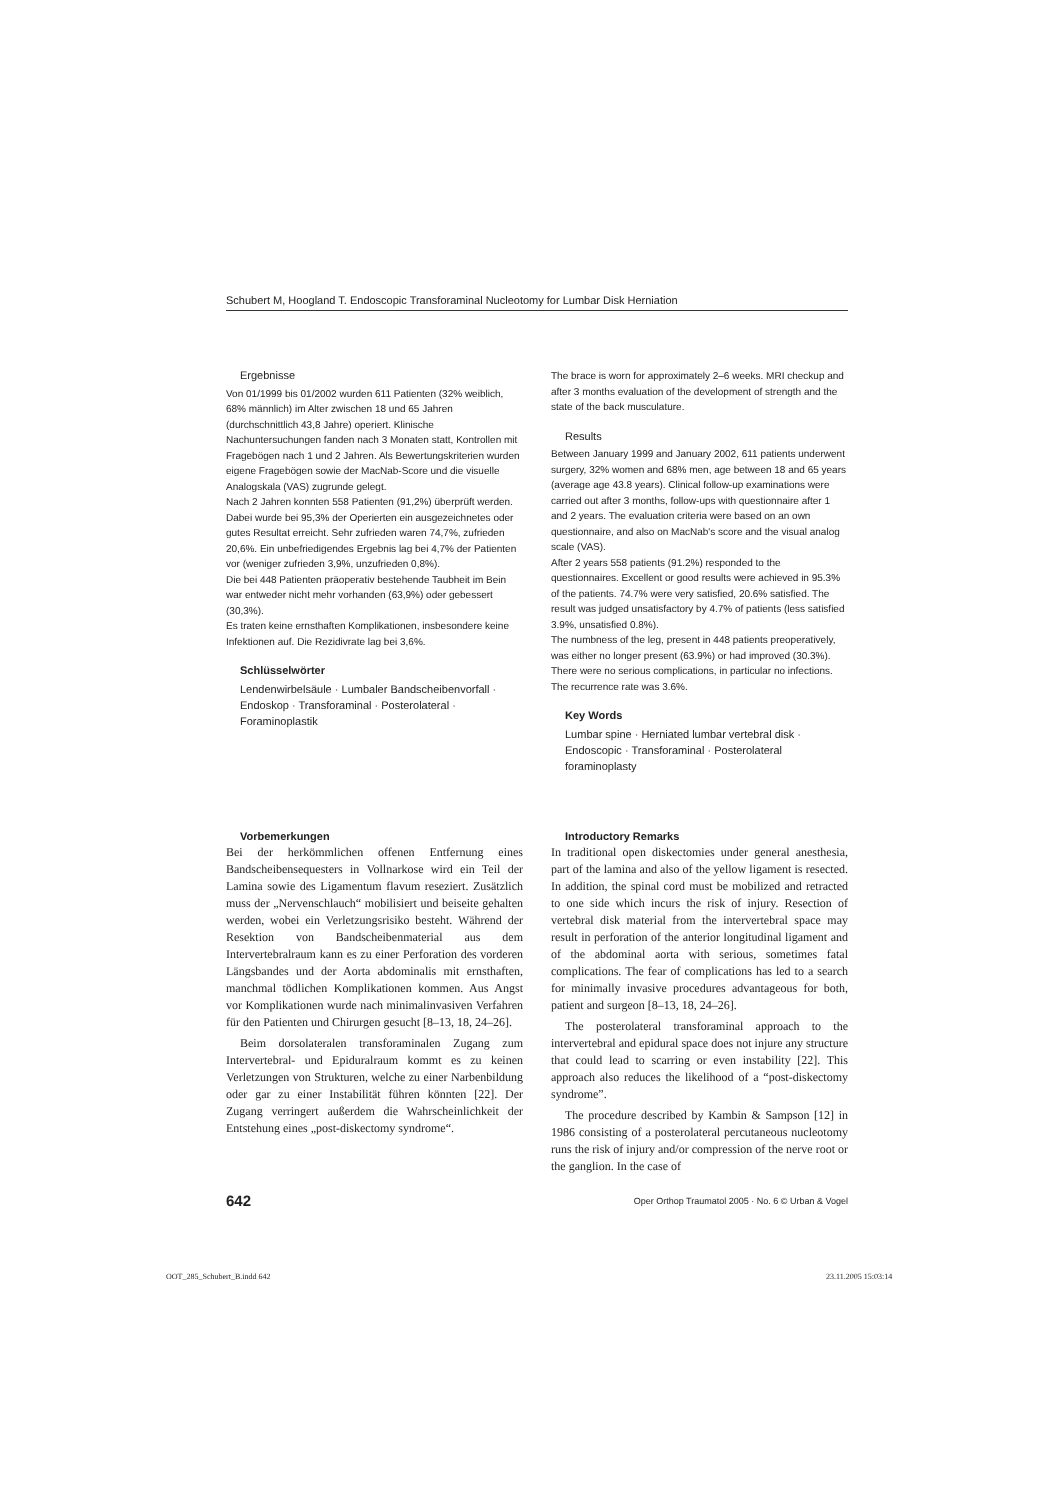Schubert M, Hoogland T. Endoscopic Transforaminal Nucleotomy for Lumbar Disk Herniation
Ergebnisse
Von 01/1999 bis 01/2002 wurden 611 Patienten (32% weiblich, 68% männlich) im Alter zwischen 18 und 65 Jahren (durchschnittlich 43,8 Jahre) operiert. Klinische Nachuntersuchungen fanden nach 3 Monaten statt, Kontrollen mit Fragebögen nach 1 und 2 Jahren. Als Bewertungskriterien wurden eigene Fragebögen sowie der MacNab-Score und die visuelle Analogskala (VAS) zugrunde gelegt.
Nach 2 Jahren konnten 558 Patienten (91,2%) überprüft werden. Dabei wurde bei 95,3% der Operierten ein ausgezeichnetes oder gutes Resultat erreicht. Sehr zufrieden waren 74,7%, zufrieden 20,6%. Ein unbefriedigendes Ergebnis lag bei 4,7% der Patienten vor (weniger zufrieden 3,9%, unzufrieden 0,8%).
Die bei 448 Patienten präoperativ bestehende Taubheit im Bein war entweder nicht mehr vorhanden (63,9%) oder gebessert (30,3%).
Es traten keine ernsthaften Komplikationen, insbesondere keine Infektionen auf. Die Rezidivrate lag bei 3,6%.
Schlüsselwörter
Lendenwirbelsäule · Lumbaler Bandscheibenvorfall · Endoskop · Transforaminal · Posterolateral · Foraminoplastik
The brace is worn for approximately 2–6 weeks. MRI checkup and after 3 months evaluation of the development of strength and the state of the back musculature.
Results
Between January 1999 and January 2002, 611 patients underwent surgery, 32% women and 68% men, age between 18 and 65 years (average age 43.8 years). Clinical follow-up examinations were carried out after 3 months, follow-ups with questionnaire after 1 and 2 years. The evaluation criteria were based on an own questionnaire, and also on MacNab's score and the visual analog scale (VAS).
After 2 years 558 patients (91.2%) responded to the questionnaires. Excellent or good results were achieved in 95.3% of the patients. 74.7% were very satisfied, 20.6% satisfied. The result was judged unsatisfactory by 4.7% of patients (less satisfied 3.9%, unsatisfied 0.8%).
The numbness of the leg, present in 448 patients preoperatively, was either no longer present (63.9%) or had improved (30.3%).
There were no serious complications, in particular no infections. The recurrence rate was 3.6%.
Key Words
Lumbar spine · Herniated lumbar vertebral disk · Endoscopic · Transforaminal · Posterolateral foraminoplasty
Vorbemerkungen
Bei der herkömmlichen offenen Entfernung eines Bandscheibensequesters in Vollnarkose wird ein Teil der Lamina sowie des Ligamentum flavum reseziert. Zusätzlich muss der „Nervenschlauch“ mobilisiert und beiseite gehalten werden, wobei ein Verletzungsrisiko besteht. Während der Resektion von Bandscheibenmaterial aus dem Intervertebralraum kann es zu einer Perforation des vorderen Längsbandes und der Aorta abdominalis mit ernsthaften, manchmal tödlichen Komplikationen kommen. Aus Angst vor Komplikationen wurde nach minimalinvasiven Verfahren für den Patienten und Chirurgen gesucht [8–13, 18, 24–26].
Beim dorsolateralen transforaminalen Zugang zum Intervertebral- und Epiduralraum kommt es zu keinen Verletzungen von Strukturen, welche zu einer Narbenbildung oder gar zu einer Instabilität führen könnten [22]. Der Zugang verringert außerdem die Wahrscheinlichkeit der Entstehung eines „post-diskectomy syndrome“.
Introductory Remarks
In traditional open diskectomies under general anesthesia, part of the lamina and also of the yellow ligament is resected. In addition, the spinal cord must be mobilized and retracted to one side which incurs the risk of injury. Resection of vertebral disk material from the intervertebral space may result in perforation of the anterior longitudinal ligament and of the abdominal aorta with serious, sometimes fatal complications. The fear of complications has led to a search for minimally invasive procedures advantageous for both, patient and surgeon [8–13, 18, 24–26].
The posterolateral transforaminal approach to the intervertebral and epidural space does not injure any structure that could lead to scarring or even instability [22]. This approach also reduces the likelihood of a “post-diskectomy syndrome”.
The procedure described by Kambin & Sampson [12] in 1986 consisting of a posterolateral percutaneous nucleotomy runs the risk of injury and/or compression of the nerve root or the ganglion. In the case of
642 Oper Orthop Traumatol 2005 · No. 6 © Urban & Vogel
OOT_285_Schubert_B.indd 642 23.11.2005 15:03:14